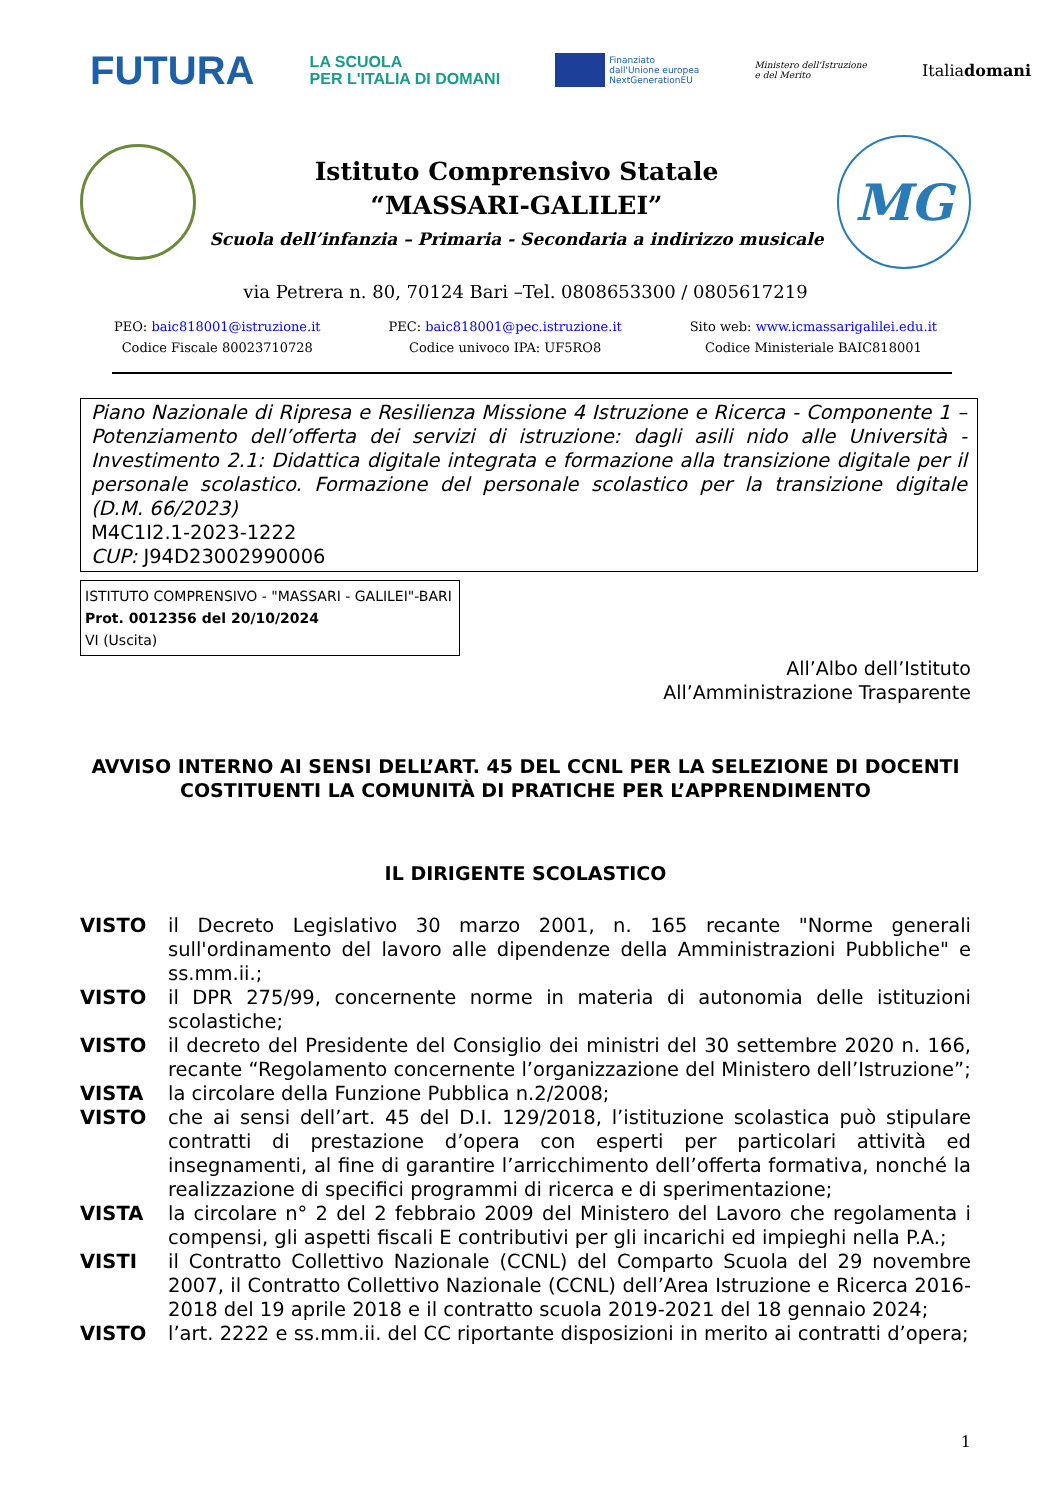FUTURA
LA SCUOLA
PER L'ITALIA DI DOMANI
Finanziato
dall'Unione europea
NextGenerationEU
Ministero dell'Istruzione
e del Merito
Italiadomani
Istituto Comprensivo Statale
“MASSARI-GALILEI”
Scuola dell’infanzia – Primaria - Secondaria a indirizzo musicale
MG
via Petrera n. 80, 70124 Bari –Tel. 0808653300 / 0805617219
PEO: baic818001@istruzione.it
Codice Fiscale 80023710728
PEC: baic818001@pec.istruzione.it
Codice univoco IPA: UF5RO8
Sito web: www.icmassarigalilei.edu.it
Codice Ministeriale BAIC818001
Piano Nazionale di Ripresa e Resilienza Missione 4 Istruzione e Ricerca - Componente 1 – Potenziamento dell’offerta dei servizi di istruzione: dagli asili nido alle Università - Investimento 2.1: Didattica digitale integrata e formazione alla transizione digitale per il personale scolastico. Formazione del personale scolastico per la transizione digitale (D.M. 66/2023)
M4C1I2.1-2023-1222
CUP: J94D23002990006
ISTITUTO COMPRENSIVO - "MASSARI - GALILEI"-BARI
Prot. 0012356 del 20/10/2024
VI (Uscita)
All’Albo dell’Istituto
All’Amministrazione Trasparente
AVVISO INTERNO AI SENSI DELL’ART. 45 DEL CCNL PER LA SELEZIONE DI DOCENTI COSTITUENTI LA COMUNITÀ DI PRATICHE PER L’APPRENDIMENTO
IL DIRIGENTE SCOLASTICO
VISTO il Decreto Legislativo 30 marzo 2001, n. 165 recante "Norme generali sull'ordinamento del lavoro alle dipendenze della Amministrazioni Pubbliche" e ss.mm.ii.;
VISTO il DPR 275/99, concernente norme in materia di autonomia delle istituzioni scolastiche;
VISTO il decreto del Presidente del Consiglio dei ministri del 30 settembre 2020 n. 166, recante “Regolamento concernente l’organizzazione del Ministero dell’Istruzione”;
VISTA la circolare della Funzione Pubblica n.2/2008;
VISTO che ai sensi dell’art. 45 del D.I. 129/2018, l’istituzione scolastica può stipulare contratti di prestazione d’opera con esperti per particolari attività ed insegnamenti, al fine di garantire l’arricchimento dell’offerta formativa, nonché la realizzazione di specifici programmi di ricerca e di sperimentazione;
VISTA la circolare n° 2 del 2 febbraio 2009 del Ministero del Lavoro che regolamenta i compensi, gli aspetti fiscali E contributivi per gli incarichi ed impieghi nella P.A.;
VISTI il Contratto Collettivo Nazionale (CCNL) del Comparto Scuola del 29 novembre 2007, il Contratto Collettivo Nazionale (CCNL) dell’Area Istruzione e Ricerca 2016-2018 del 19 aprile 2018 e il contratto scuola 2019-2021 del 18 gennaio 2024;
VISTO l’art. 2222 e ss.mm.ii. del CC riportante disposizioni in merito ai contratti d’opera;
1